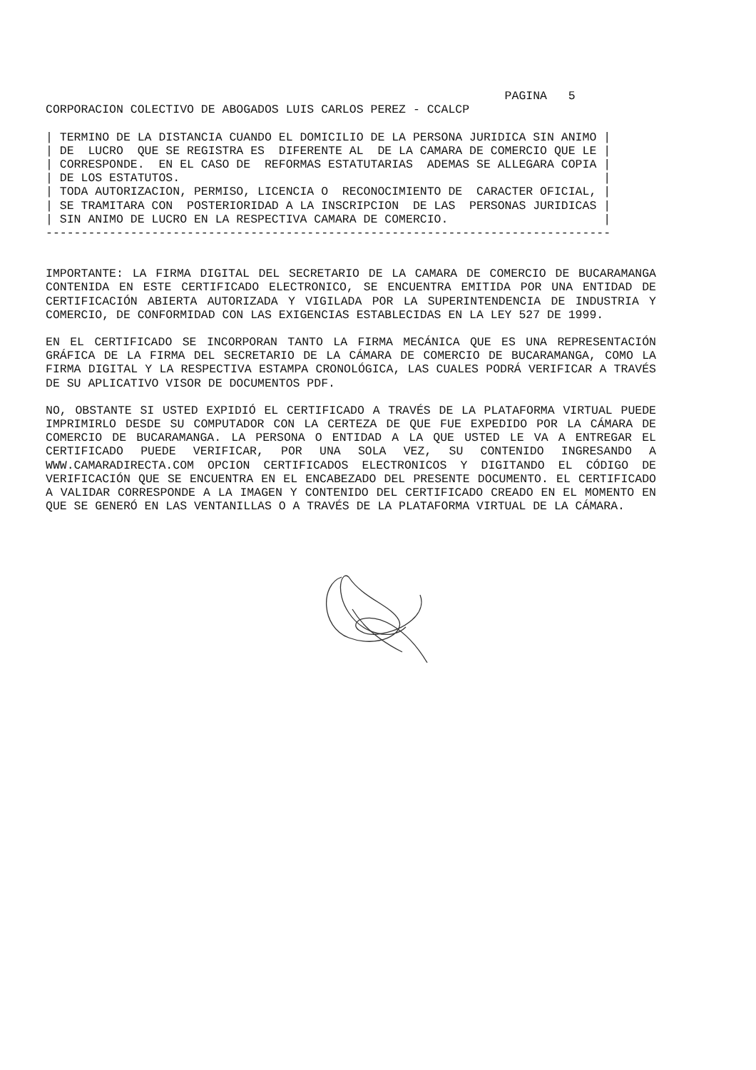PAGINA   5
CORPORACION COLECTIVO DE ABOGADOS LUIS CARLOS PEREZ - CCALCP

| TERMINO DE LA DISTANCIA CUANDO EL DOMICILIO DE LA PERSONA JURIDICA SIN ANIMO |
| DE  LUCRO  QUE SE REGISTRA ES  DIFERENTE AL  DE LA CAMARA DE COMERCIO QUE LE |
| CORRESPONDE.  EN EL CASO DE  REFORMAS ESTATUTARIAS  ADEMAS SE ALLEGARA COPIA |
| DE LOS ESTATUTOS.                                                            |
| TODA AUTORIZACION, PERMISO, LICENCIA O  RECONOCIMIENTO DE  CARACTER OFICIAL, |
| SE TRAMITARA CON  POSTERIORIDAD A LA INSCRIPCION  DE LAS  PERSONAS JURIDICAS |
| SIN ANIMO DE LUCRO EN LA RESPECTIVA CAMARA DE COMERCIO.                      |
--------------------------------------------------------------------------------
IMPORTANTE: LA FIRMA DIGITAL DEL SECRETARIO DE LA CAMARA DE COMERCIO DE BUCARAMANGA CONTENIDA EN ESTE CERTIFICADO ELECTRONICO, SE ENCUENTRA EMITIDA POR UNA ENTIDAD DE CERTIFICACIÓN ABIERTA AUTORIZADA Y VIGILADA POR LA SUPERINTENDENCIA DE INDUSTRIA Y COMERCIO, DE CONFORMIDAD CON LAS EXIGENCIAS ESTABLECIDAS EN LA LEY 527 DE 1999.
EN EL CERTIFICADO SE INCORPORAN TANTO LA FIRMA MECÁNICA QUE ES UNA REPRESENTACIÓN GRÁFICA DE LA FIRMA DEL SECRETARIO DE LA CÁMARA DE COMERCIO DE BUCARAMANGA, COMO LA FIRMA DIGITAL Y LA RESPECTIVA ESTAMPA CRONOLÓGICA, LAS CUALES PODRÁ VERIFICAR A TRAVÉS DE SU APLICATIVO VISOR DE DOCUMENTOS PDF.
NO, OBSTANTE SI USTED EXPIDIÓ EL CERTIFICADO A TRAVÉS DE LA PLATAFORMA VIRTUAL PUEDE IMPRIMIRLO DESDE SU COMPUTADOR CON LA CERTEZA DE QUE FUE EXPEDIDO POR LA CÁMARA DE COMERCIO DE BUCARAMANGA. LA PERSONA O ENTIDAD A LA QUE USTED LE VA A ENTREGAR EL CERTIFICADO PUEDE VERIFICAR, POR UNA SOLA VEZ, SU CONTENIDO INGRESANDO A WWW.CAMARADIRECTA.COM OPCION CERTIFICADOS ELECTRONICOS Y DIGITANDO EL CÓDIGO DE VERIFICACIÓN QUE SE ENCUENTRA EN EL ENCABEZADO DEL PRESENTE DOCUMENTO. EL CERTIFICADO A VALIDAR CORRESPONDE A LA IMAGEN Y CONTENIDO DEL CERTIFICADO CREADO EN EL MOMENTO EN QUE SE GENERÓ EN LAS VENTANILLAS O A TRAVÉS DE LA PLATAFORMA VIRTUAL DE LA CÁMARA.